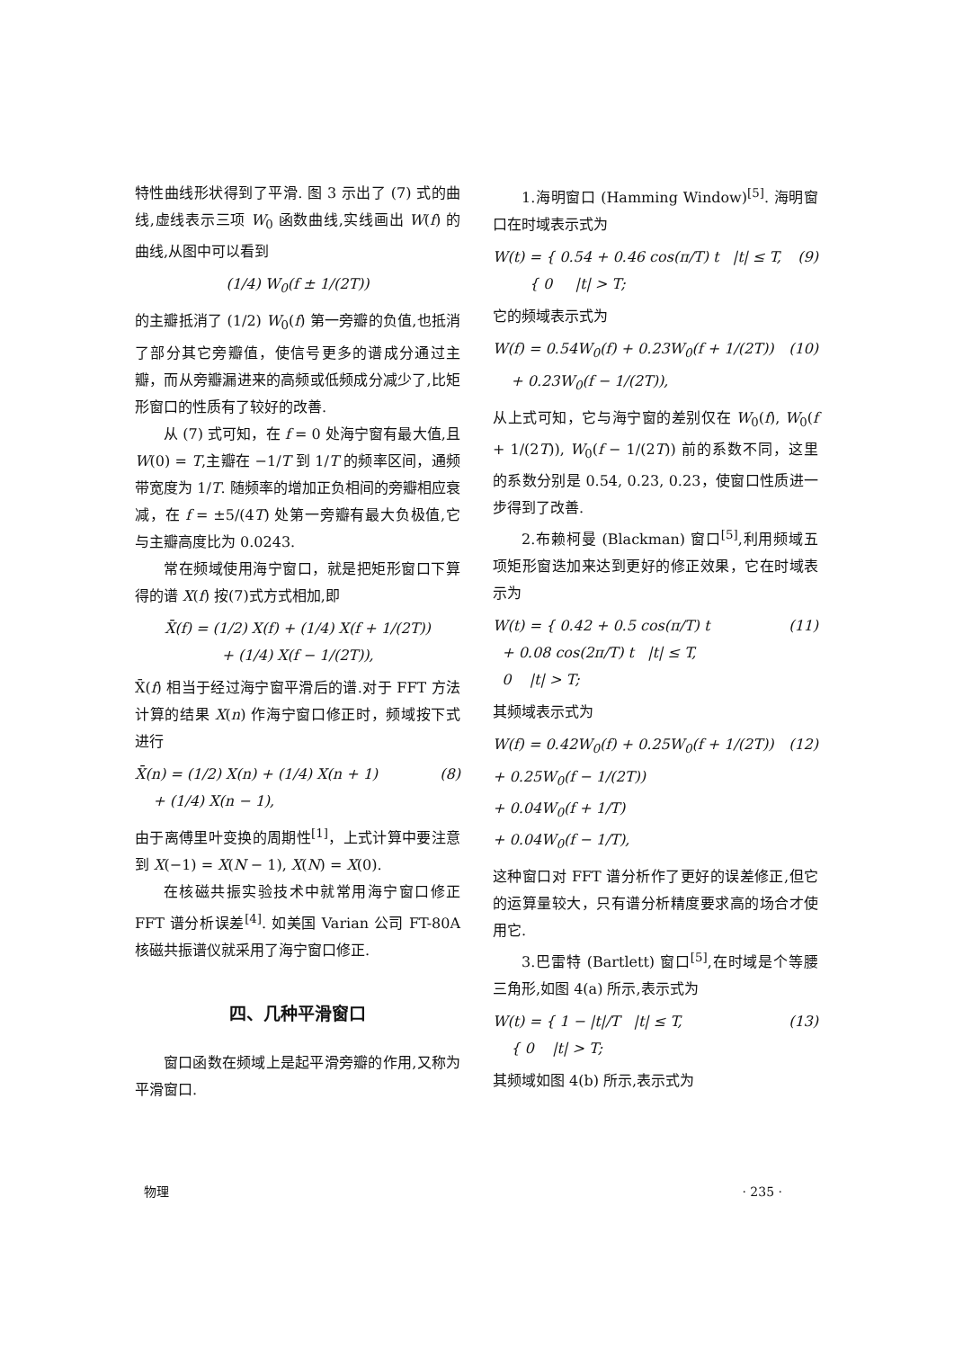特性曲线形状得到了平滑. 图 3 示出了 (7) 式的曲线,虚线表示三项 W<sub>0</sub> 函数曲线,实线画出 W(f) 的曲线,从图中可以看到
(1/4) W<sub>0</sub>(f ± 1/(2T))
的主瓣抵消了 (1/2) W<sub>0</sub>(f) 第一旁瓣的负值,也抵消了部分其它旁瓣值，使信号更多的谱成分通过主瓣，而从旁瓣漏进来的高频或低频成分减少了,比矩形窗口的性质有了较好的改善.
从 (7) 式可知，在 f = 0 处海宁窗有最大值,且 W(0) = T,主瓣在 −1/T 到 1/T 的频率区间，通频带宽度为 1/T. 随频率的增加正负相间的旁瓣相应衰减，在 f = ±5/(4T) 处第一旁瓣有最大负极值,它与主瓣高度比为 0.0243.
常在频域使用海宁窗口，就是把矩形窗口下算得的谱 X(f) 按(7)式方式相加,即
X̄(f) = (1/2) X(f) + (1/4) X(f + 1/(2T))
+ (1/4) X(f − 1/(2T)),
X̄(f) 相当于经过海宁窗平滑后的谱.对于 FFT 方法计算的结果 X(n) 作海宁窗口修正时，频域按下式进行
X̄(n) = (1/2) X(n) + (1/4) X(n + 1)
+ (1/4) X(n − 1), (8)
由于离傅里叶变换的周期性<sup>[1]</sup>，上式计算中要注意到 X(−1) = X(N − 1), X(N) = X(0).
在核磁共振实验技术中就常用海宁窗口修正 FFT 谱分析误差<sup>[4]</sup>. 如美国 Varian 公司 FT-80A 核磁共振谱仪就采用了海宁窗口修正.
四、几种平滑窗口
窗口函数在频域上是起平滑旁瓣的作用,又称为平滑窗口.
1.海明窗口 (Hamming Window)<sup>[5]</sup>. 海明窗口在时域表示式为
W(t) = { 0.54 + 0.46 cos(π/T) t |t| ≤ T,
{ 0 |t| > T; (9)
它的频域表示式为
W(f) = 0.54W<sub>0</sub>(f) + 0.23W<sub>0</sub>(f + 1/(2T))
+ 0.23W<sub>0</sub>(f − 1/(2T)), (10)
从上式可知，它与海宁窗的差别仅在 W<sub>0</sub>(f), W<sub>0</sub>(f + 1/(2T)), W<sub>0</sub>(f − 1/(2T)) 前的系数不同，这里的系数分别是 0.54, 0.23, 0.23，使窗口性质进一步得到了改善.
2.布赖柯曼 (Blackman) 窗口<sup>[5]</sup>,利用频域五项矩形窗迭加来达到更好的修正效果，它在时域表示为
W(t) = { 0.42 + 0.5 cos(π/T) t
+ 0.08 cos(2π/T) t |t| ≤ T,
0 |t| > T; (11)
其频域表示式为
W(f) = 0.42W<sub>0</sub>(f) + 0.25W<sub>0</sub>(f + 1/(2T))
+ 0.25W<sub>0</sub>(f − 1/(2T))
+ 0.04W<sub>0</sub>(f + 1/T)
+ 0.04W<sub>0</sub>(f − 1/T), (12)
这种窗口对 FFT 谱分析作了更好的误差修正,但它的运算量较大，只有谱分析精度要求高的场合才使用它.
3.巴雷特 (Bartlett) 窗口<sup>[5]</sup>,在时域是个等腰三角形,如图 4(a) 所示,表示式为
W(t) = { 1 − |t|/T |t| ≤ T,
{ 0 |t| > T; (13)
其频域如图 4(b) 所示,表示式为
物理 · 235 ·